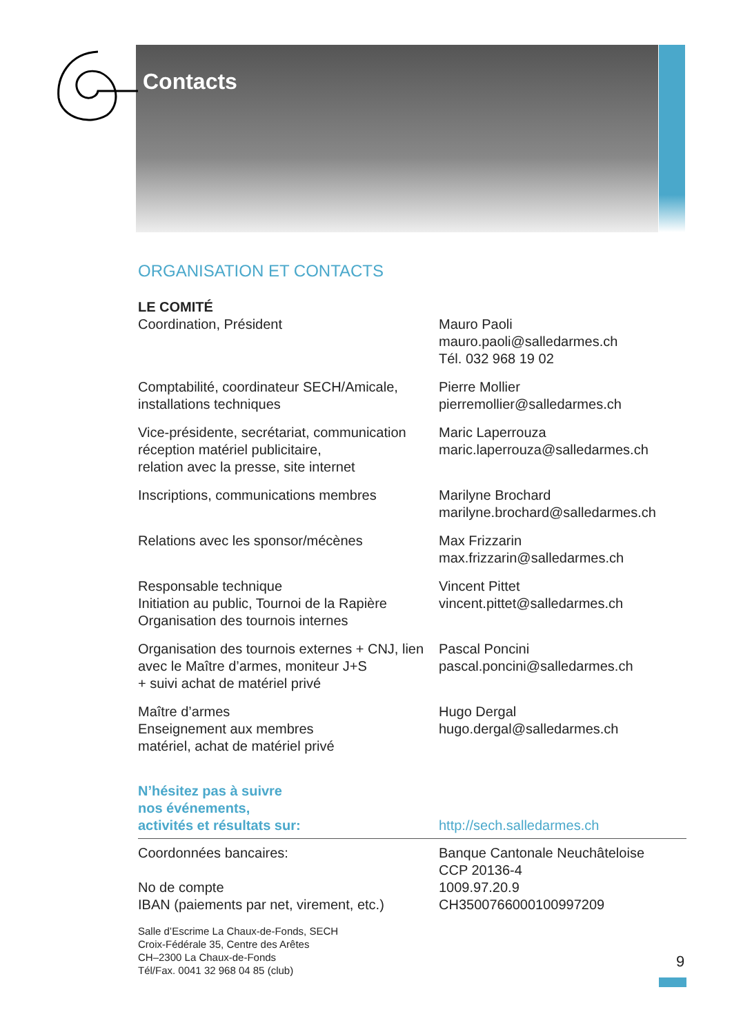Contacts
ORGANISATION ET CONTACTS
LE COMITÉ
Coordination, Président Mauro Paoli
mauro.paoli@salledarmes.ch
Tél. 032 968 19 02
Comptabilité, coordinateur SECH/Amicale, installations techniques
Pierre Mollier
pierremollier@salledarmes.ch
Vice-présidente, secrétariat, communication réception matériel publicitaire,
relation avec la presse, site internet
Maric Laperrouza
maric.laperrouza@salledarmes.ch
Inscriptions, communications membres Marilyne Brochard
marilyne.brochard@salledarmes.ch
Relations avec les sponsor/mécènes Max Frizzarin
max.frizzarin@salledarmes.ch
Responsable technique
Initiation au public, Tournoi de la Rapière
Organisation des tournois internes
Vincent Pittet
vincent.pittet@salledarmes.ch
Organisation des tournois externes + CNJ, lien avec le Maître d’armes, moniteur J+S
+ suivi achat de matériel privé
Pascal Poncini
pascal.poncini@salledarmes.ch
Maître d’armes
Enseignement aux membres
matériel, achat de matériel privé
Hugo Dergal
hugo.dergal@salledarmes.ch
N’hésitez pas à suivre
nos événements,
activités et résultats sur:
http://sech.salledarmes.ch
Coordonnées bancaires:
No de compte
IBAN (paiements par net, virement, etc.)
Banque Cantonale Neuchâteloise
CCP 20136-4
1009.97.20.9
CH3500766000100997209
Salle d’Escrime La Chaux-de-Fonds, SECH
Croix-Fédérale 35, Centre des Arêtes
CH–2300 La Chaux-de-Fonds
Tél/Fax. 0041 32 968 04 85 (club)
9